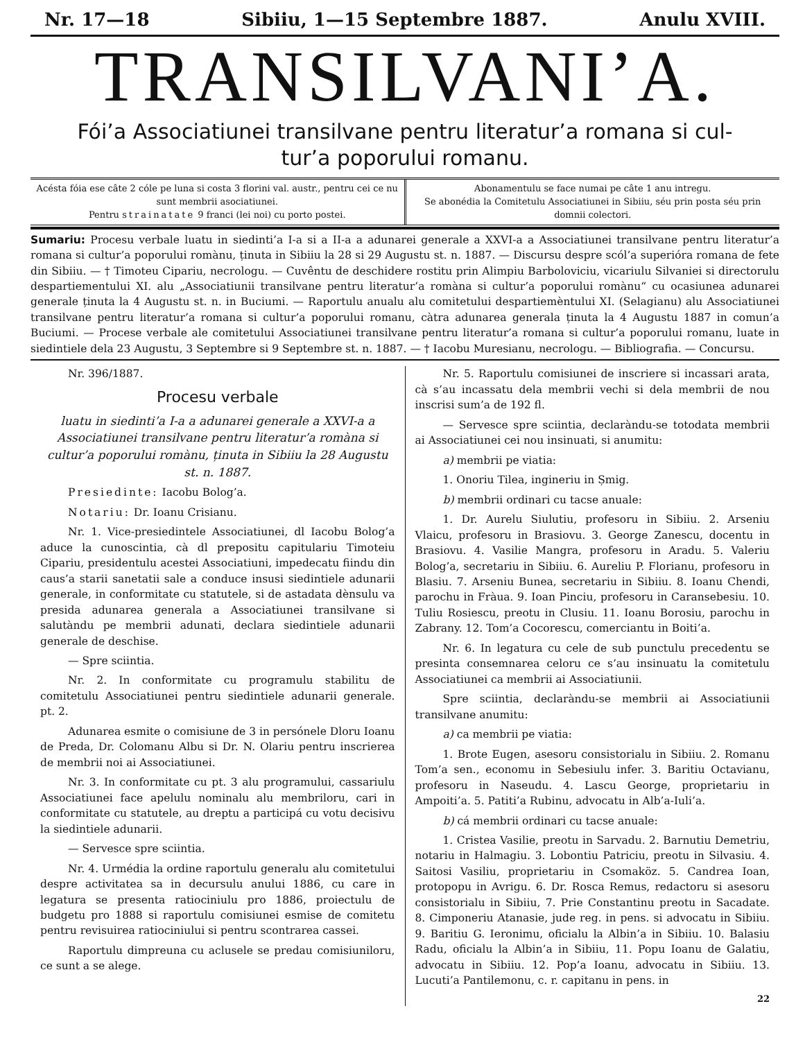Nr. 17—18 Sibiiu, 1—15 Septembre 1887. Anulu XVIII.
TRANSILVANI’A.
Fói’a Associatiunei transilvane pentru literatur’a romana si cul-
tur’a poporului romanu.
Acésta fóia ese câte 2 cóle pe luna si costa 3 florini val. austr., pentru cei ce nu sunt membrii asociatiunei.
Pentru strainatate 9 franci (lei noi) cu porto postei.
Abonamentulu se face numai pe câte 1 anu intregu.
Se abonédia la Comitetulu Associatiunei in Sibiiu, séu prin posta séu prin domnii colectori.
Sumariu: Procesu verbale luatu in siedinti’a I-a si a II-a a adunarei generale a XXVI-a a Associatiunei transilvane pentru literatur’a romana si cultur’a poporului romànu, ținuta in Sibiiu la 28 si 29 Augustu st. n. 1887. — Discursu despre scól’a superióra romana de fete din Sibiiu. — † Timoteu Cipariu, necrologu. — Cuvêntu de deschidere rostitu prin Alimpiu Barboloviciu, vicariulu Silvaniei si directorulu despartiementului XI. alu „Associatiunii transilvane pentru literatur’a romàna si cultur’a poporului romànu“ cu ocasiunea adunarei generale ținuta la 4 Augustu st. n. in Buciumi. — Raportulu anualu alu comitetului despartiemèntului XI. (Selagianu) alu Associatiunei transilvane pentru literatur’a romana si cultur’a poporului romanu, càtra adunarea generala ținuta la 4 Augustu 1887 in comun’a Buciumi. — Procese verbale ale comitetului Associatiunei transilvane pentru literatur’a romana si cultur’a poporului romanu, luate in siedintiele dela 23 Augustu, 3 Septembre si 9 Septembre st. n. 1887. — † Iacobu Muresianu, necrologu. — Bibliografia. — Concursu.
Nr. 396/1887.
Procesu verbale
luatu in siedinti’a I-a a adunarei generale a XXVI-a a Associatiunei transilvane pentru literatur’a romàna si cultur’a poporului romànu, ținuta in Sibiiu la 28 Augustu st. n. 1887.
Presiedinte: Iacobu Bolog’a.
Notariu: Dr. Ioanu Crisianu.
Nr. 1. Vice-presiedintele Associatiunei, dl Iacobu Bolog’a aduce la cunoscintia, cà dl prepositu capitulariu Timoteiu Cipariu, presidentulu acestei Associatiuni, impedecatu fiindu din caus’a starii sanetatii sale a conduce insusi siedintiele adunarii generale, in conformitate cu statutele, si de astadata dènsulu va presida adunarea generala a Associatiunei transilvane si salutàndu pe membrii adunati, declara siedintiele adunarii generale de deschise.
— Spre sciintia.
Nr. 2. In conformitate cu programulu stabilitu de comitetulu Associatiunei pentru siedintiele adunarii generale. pt. 2.
Adunarea esmite o comisiune de 3 in persónele Dloru Ioanu de Preda, Dr. Colomanu Albu si Dr. N. Olariu pentru inscrierea de membrii noi ai Associatiunei.
Nr. 3. In conformitate cu pt. 3 alu programului, cassariulu Associatiunei face apelulu nominalu alu membriloru, cari in conformitate cu statutele, au dreptu a participá cu votu decisivu la siedintiele adunarii.
— Servesce spre sciintia.
Nr. 4. Urmédia la ordine raportulu generalu alu comitetului despre activitatea sa in decursulu anului 1886, cu care in legatura se presenta ratiociniulu pro 1886, proiectulu de budgetu pro 1888 si raportulu comisiunei esmise de comitetu pentru revisuirea ratiociniului si pentru scontrarea cassei.
Raportulu dimpreuna cu aclusele se predau comisiuniloru, ce sunt a se alege.
Nr. 5. Raportulu comisiunei de inscriere si incassari arata, cà s’au incassatu dela membrii vechi si dela membrii de nou inscrisi sum’a de 192 fl.
— Servesce spre sciintia, declaràndu-se totodata membrii ai Associatiunei cei nou insinuati, si anumitu:
a) membrii pe viatia:
1. Onoriu Tilea, ingineriu in Șmig.
b) membrii ordinari cu tacse anuale:
1. Dr. Aurelu Siulutiu, profesoru in Sibiiu. 2. Arseniu Vlaicu, profesoru in Brasiovu. 3. George Zanescu, docentu in Brasiovu. 4. Vasilie Mangra, profesoru in Aradu. 5. Valeriu Bolog’a, secretariu in Sibiiu. 6. Aureliu P. Florianu, profesoru in Blasiu. 7. Arseniu Bunea, secretariu in Sibiiu. 8. Ioanu Chendi, parochu in Fràua. 9. Ioan Pinciu, profesoru in Caransebesiu. 10. Tuliu Rosiescu, preotu in Clusiu. 11. Ioanu Borosiu, parochu in Zabrany. 12. Tom’a Cocorescu, comerciantu in Boiti’a.
Nr. 6. In legatura cu cele de sub punctulu precedentu se presinta consemnarea celoru ce s’au insinuatu la comitetulu Associatiunei ca membrii ai Associatiunii.
Spre sciintia, declaràndu-se membrii ai Associatiunii transilvane anumitu:
a) ca membrii pe viatia:
1. Brote Eugen, asesoru consistorialu in Sibiiu. 2. Romanu Tom’a sen., economu in Sebesiulu infer. 3. Baritiu Octavianu, profesoru in Naseudu. 4. Lascu George, proprietariu in Ampoiti’a. 5. Patiti’a Rubinu, advocatu in Alb’a-Iuli’a.
b) cá membrii ordinari cu tacse anuale:
1. Cristea Vasilie, preotu in Sarvadu. 2. Barnutiu Demetriu, notariu in Halmagiu. 3. Lobontiu Patriciu, preotu in Silvasiu. 4. Saitosi Vasiliu, proprietariu in Csomaköz. 5. Candrea Ioan, protopopu in Avrigu. 6. Dr. Rosca Remus, redactoru si asesoru consistorialu in Sibiiu, 7. Prie Constantinu preotu in Sacadate. 8. Cimponeriu Atanasie, jude reg. in pens. si advocatu in Sibiiu. 9. Baritiu G. Ieronimu, oficialu la Albin’a in Sibiiu. 10. Balasiu Radu, oficialu la Albin’a in Sibiiu, 11. Popu Ioanu de Galatiu, advocatu in Sibiiu. 12. Pop’a Ioanu, advocatu in Sibiiu. 13. Lucuti’a Pantilemonu, c. r. capitanu in pens. in
22